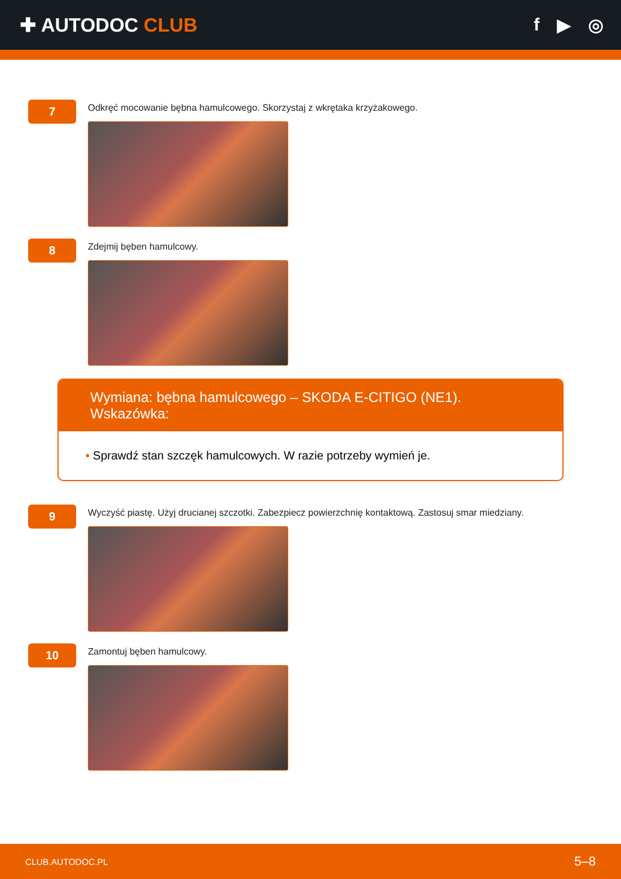✚ AUTODOC CLUB f ▶ ◎
7
Odkręć mocowanie bębna hamulcowego. Skorzystaj z wkrętaka krzyżakowego.
8
Zdejmij bęben hamulcowy.
Wymiana: bębna hamulcowego – SKODA E-CITIGO (NE1). Wskazówka:
• Sprawdź stan szczęk hamulcowych. W razie potrzeby wymień je.
9
Wyczyść piastę. Użyj drucianej szczotki. Zabezpiecz powierzchnię kontaktową. Zastosuj smar miedziany.
10
Zamontuj bęben hamulcowy.
CLUB.AUTODOC.PL 5–8